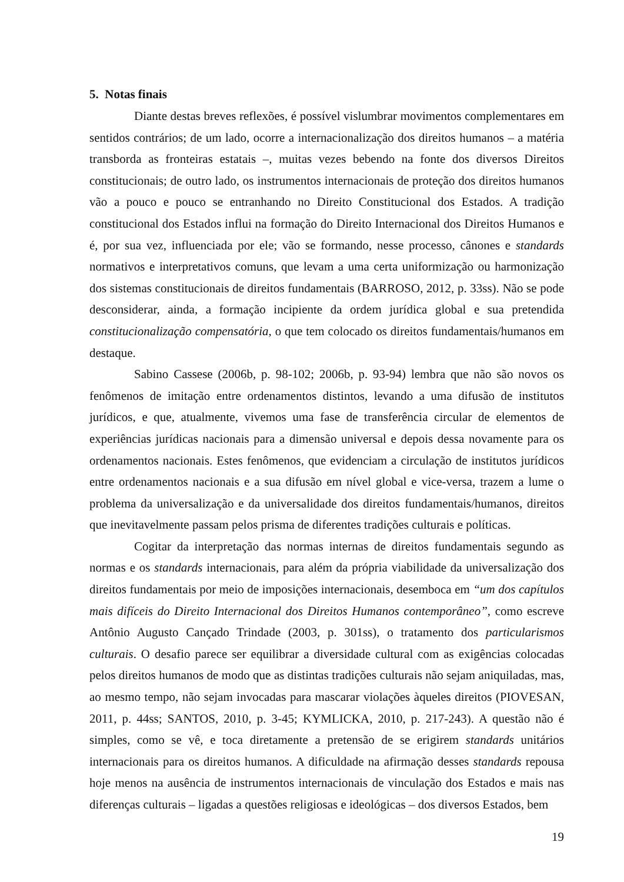5. Notas finais
Diante destas breves reflexões, é possível vislumbrar movimentos complementares em sentidos contrários; de um lado, ocorre a internacionalização dos direitos humanos – a matéria transborda as fronteiras estatais –, muitas vezes bebendo na fonte dos diversos Direitos constitucionais; de outro lado, os instrumentos internacionais de proteção dos direitos humanos vão a pouco e pouco se entranhando no Direito Constitucional dos Estados. A tradição constitucional dos Estados influi na formação do Direito Internacional dos Direitos Humanos e é, por sua vez, influenciada por ele; vão se formando, nesse processo, cânones e standards normativos e interpretativos comuns, que levam a uma certa uniformização ou harmonização dos sistemas constitucionais de direitos fundamentais (BARROSO, 2012, p. 33ss). Não se pode desconsiderar, ainda, a formação incipiente da ordem jurídica global e sua pretendida constitucionalização compensatória, o que tem colocado os direitos fundamentais/humanos em destaque.
Sabino Cassese (2006b, p. 98-102; 2006b, p. 93-94) lembra que não são novos os fenômenos de imitação entre ordenamentos distintos, levando a uma difusão de institutos jurídicos, e que, atualmente, vivemos uma fase de transferência circular de elementos de experiências jurídicas nacionais para a dimensão universal e depois dessa novamente para os ordenamentos nacionais. Estes fenômenos, que evidenciam a circulação de institutos jurídicos entre ordenamentos nacionais e a sua difusão em nível global e vice-versa, trazem a lume o problema da universalização e da universalidade dos direitos fundamentais/humanos, direitos que inevitavelmente passam pelos prisma de diferentes tradições culturais e políticas.
Cogitar da interpretação das normas internas de direitos fundamentais segundo as normas e os standards internacionais, para além da própria viabilidade da universalização dos direitos fundamentais por meio de imposições internacionais, desemboca em “um dos capítulos mais difíceis do Direito Internacional dos Direitos Humanos contemporâneo”, como escreve Antônio Augusto Cançado Trindade (2003, p. 301ss), o tratamento dos particularismos culturais. O desafio parece ser equilibrar a diversidade cultural com as exigências colocadas pelos direitos humanos de modo que as distintas tradições culturais não sejam aniquiladas, mas, ao mesmo tempo, não sejam invocadas para mascarar violações àqueles direitos (PIOVESAN, 2011, p. 44ss; SANTOS, 2010, p. 3-45; KYMLICKA, 2010, p. 217-243). A questão não é simples, como se vê, e toca diretamente a pretensão de se erigirem standards unitários internacionais para os direitos humanos. A dificuldade na afirmação desses standards repousa hoje menos na ausência de instrumentos internacionais de vinculação dos Estados e mais nas diferenças culturais – ligadas a questões religiosas e ideológicas – dos diversos Estados, bem
19